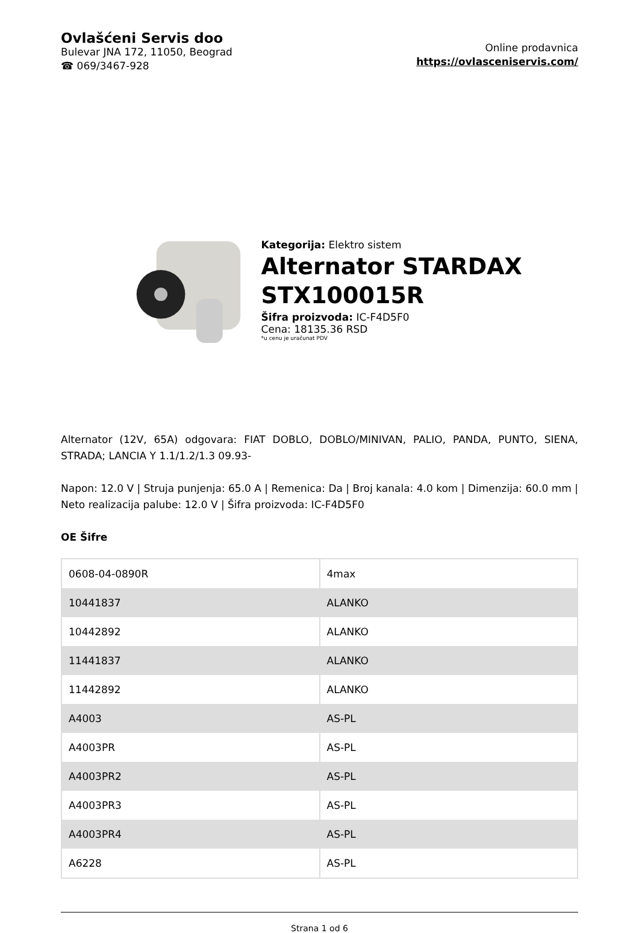Ovlašćeni Servis doo
Bulevar JNA 172, 11050, Beograd
☎ 069/3467-928
Online prodavnica
https://ovlasceniservis.com/
Kategorija: Elektro sistem
Alternator STARDAX STX100015R
Šifra proizvoda: IC-F4D5F0
Cena: 18135.36 RSD
*u cenu je uračunat PDV
Alternator (12V, 65A) odgovara: FIAT DOBLO, DOBLO/MINIVAN, PALIO, PANDA, PUNTO, SIENA, STRADA; LANCIA Y 1.1/1.2/1.3 09.93-
Napon: 12.0 V | Struja punjenja: 65.0 A | Remenica: Da | Broj kanala: 4.0 kom | Dimenzija: 60.0 mm | Neto realizacija palube: 12.0 V | Šifra proizvoda: IC-F4D5F0
OE Šifre
| 0608-04-0890R | 4max |
| 10441837 | ALANKO |
| 10442892 | ALANKO |
| 11441837 | ALANKO |
| 11442892 | ALANKO |
| A4003 | AS-PL |
| A4003PR | AS-PL |
| A4003PR2 | AS-PL |
| A4003PR3 | AS-PL |
| A4003PR4 | AS-PL |
| A6228 | AS-PL |
Strana 1 od 6